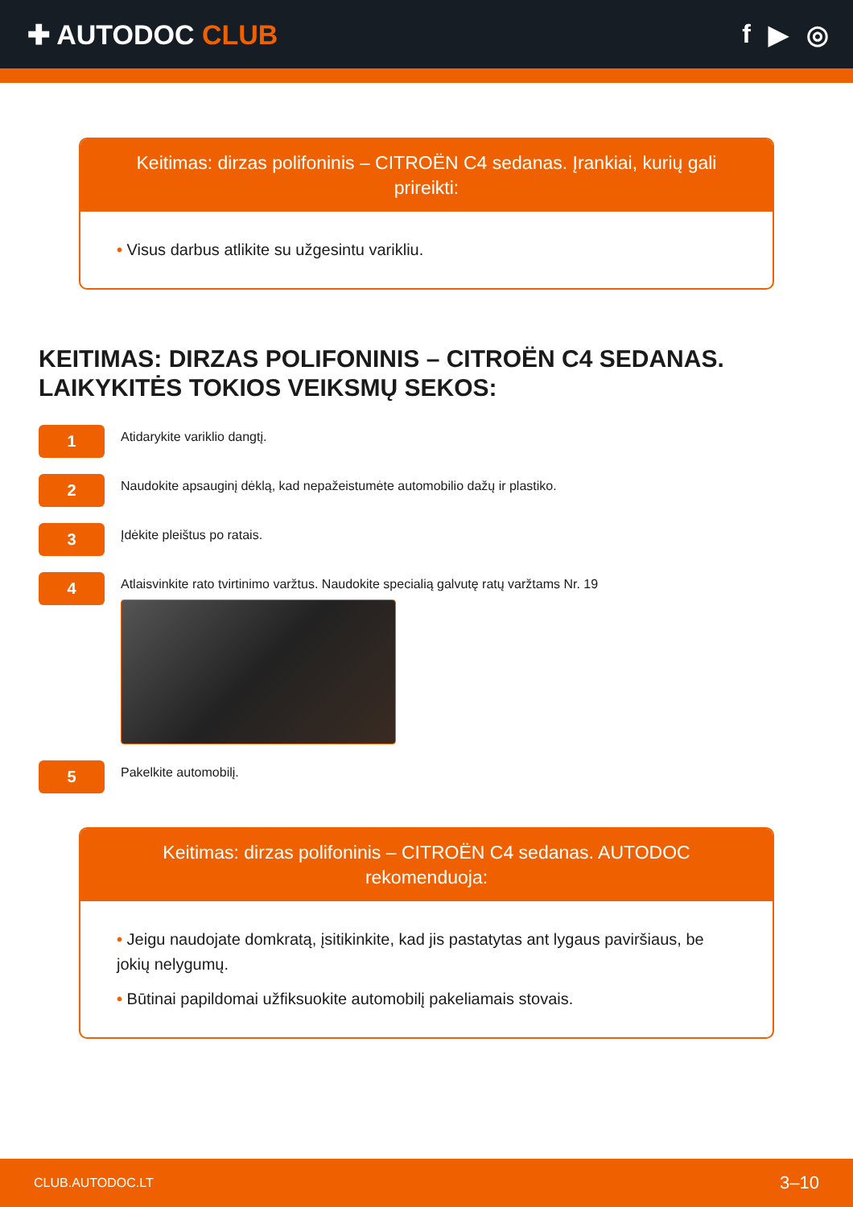✚ AUTODOC CLUB f ▶ ◎
Keitimas: dirzas polifoninis – CITROËN C4 sedanas. Įrankiai, kurių gali prireikti:
• Visus darbus atlikite su užgesintu varikliu.
KEITIMAS: DIRZAS POLIFONINIS – CITROËN C4 SEDANAS. LAIKYKITĖS TOKIOS VEIKSMŲ SEKOS:
1
Atidarykite variklio dangtį.
2
Naudokite apsauginį dėklą, kad nepažeistumėte automobilio dažų ir plastiko.
3
Įdėkite pleištus po ratais.
4
Atlaisvinkite rato tvirtinimo varžtus. Naudokite specialią galvutę ratų varžtams Nr. 19
5
Pakelkite automobilį.
Keitimas: dirzas polifoninis – CITROËN C4 sedanas. AUTODOC rekomenduoja:
• Jeigu naudojate domkratą, įsitikinkite, kad jis pastatytas ant lygaus paviršiaus, be jokių nelygumų.
• Būtinai papildomai užfiksuokite automobilį pakeliamais stovais.
CLUB.AUTODOC.LT 3–10